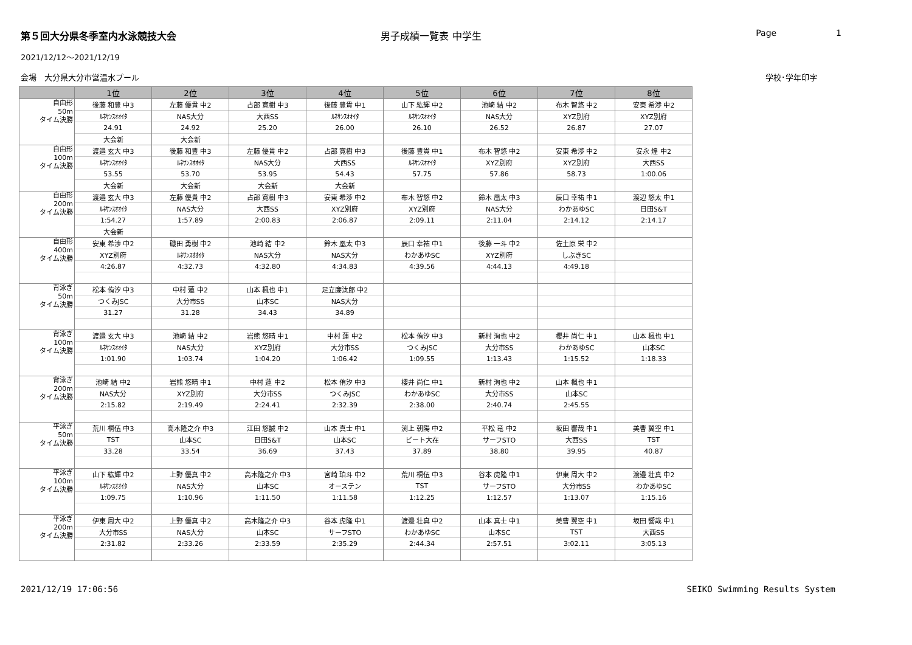第５回大分県冬季室内水泳競技大会 男子成績一覧表 中学生 Page 1
2021/12/12～2021/12/19
会場　大分県大分市営温水プール 学校･学年印字
| | 1位 | 2位 | 3位 | 4位 | 5位 | 6位 | 7位 | 8位 |
| --- | --- | --- | --- | --- | --- | --- | --- | --- |
| 自由形 50m タイム決勝 | 後藤 和豊 中3 | 左藤 優貴 中2 | 占部 寛樹 中3 | 後藤 豊貴 中1 | 山下 紘輝 中2 | 池崎 結 中2 | 布木 智悠 中2 | 安東 希渉 中2 |
| | ﾙﾈｻﾝｽｵｵｲﾀ | NAS大分 | 大西SS | ﾙﾈｻﾝｽｵｵｲﾀ | ﾙﾈｻﾝｽｵｵｲﾀ | NAS大分 | XYZ別府 | XYZ別府 |
| | 24.91 | 24.92 | 25.20 | 26.00 | 26.10 | 26.52 | 26.87 | 27.07 |
| | 大会新 | 大会新 | | | | | | |
| 自由形 100m タイム決勝 | 渡邉 玄大 中3 | 後藤 和豊 中3 | 左藤 優貴 中2 | 占部 寛樹 中3 | 後藤 豊貴 中1 | 布木 智悠 中2 | 安東 希渉 中2 | 安永 煌 中2 |
| | ﾙﾈｻﾝｽｵｵｲﾀ | ﾙﾈｻﾝｽｵｵｲﾀ | NAS大分 | 大西SS | ﾙﾈｻﾝｽｵｵｲﾀ | XYZ別府 | XYZ別府 | 大西SS |
| | 53.55 | 53.70 | 53.95 | 54.43 | 57.75 | 57.86 | 58.73 | 1:00.06 |
| | 大会新 | 大会新 | 大会新 | 大会新 | | | | |
| 自由形 200m タイム決勝 | 渡邉 玄大 中3 | 左藤 優貴 中2 | 占部 寛樹 中3 | 安東 希渉 中2 | 布木 智悠 中2 | 鈴木 凰太 中3 | 辰口 幸祐 中1 | 渡辺 悠太 中1 |
| | ﾙﾈｻﾝｽｵｵｲﾀ | NAS大分 | 大西SS | XYZ別府 | XYZ別府 | NAS大分 | わかあゆSC | 日田S&T |
| | 1:54.27 | 1:57.89 | 2:00.83 | 2:06.87 | 2:09.11 | 2:11.04 | 2:14.12 | 2:14.17 |
| | 大会新 | | | | | | | |
| 自由形 400m タイム決勝 | 安東 希渉 中2 | 磯田 勇樹 中2 | 池崎 結 中2 | 鈴木 凰太 中3 | 辰口 幸祐 中1 | 後藤 一斗 中2 | 佐土原 栄 中2 | |
| | XYZ別府 | ﾙﾈｻﾝｽｵｵｲﾀ | NAS大分 | NAS大分 | わかあゆSC | XYZ別府 | しぶきSC | |
| | 4:26.87 | 4:32.73 | 4:32.80 | 4:34.83 | 4:39.56 | 4:44.13 | 4:49.18 | |
| 背泳ぎ 50m タイム決勝 | 松本 侑汐 中3 | 中村 蓮 中2 | 山本 楓也 中1 | 足立廉汰郎 中2 | | | | |
| | つくみJSC | 大分市SS | 山本SC | NAS大分 | | | | |
| | 31.27 | 31.28 | 34.43 | 34.89 | | | | |
| 背泳ぎ 100m タイム決勝 | 渡邉 玄大 中3 | 池崎 結 中2 | 岩熊 悠晴 中1 | 中村 蓮 中2 | 松本 侑汐 中3 | 新村 洵也 中2 | 櫻井 尚仁 中1 | 山本 楓也 中1 |
| | ﾙﾈｻﾝｽｵｵｲﾀ | NAS大分 | XYZ別府 | 大分市SS | つくみJSC | 大分市SS | わかあゆSC | 山本SC |
| | 1:01.90 | 1:03.74 | 1:04.20 | 1:06.42 | 1:09.55 | 1:13.43 | 1:15.52 | 1:18.33 |
| 背泳ぎ 200m タイム決勝 | 池崎 結 中2 | 岩熊 悠晴 中1 | 中村 蓮 中2 | 松本 侑汐 中3 | 櫻井 尚仁 中1 | 新村 洵也 中2 | 山本 楓也 中1 | |
| | NAS大分 | XYZ別府 | 大分市SS | つくみJSC | わかあゆSC | 大分市SS | 山本SC | |
| | 2:15.82 | 2:19.49 | 2:24.41 | 2:32.39 | 2:38.00 | 2:40.74 | 2:45.55 | |
| 平泳ぎ 50m タイム決勝 | 荒川 桐伍 中3 | 高木隆之介 中3 | 江田 悠誠 中2 | 山本 真士 中1 | 渕上 朝陽 中2 | 平松 竜 中2 | 坂田 響哉 中1 | 美曹 翼空 中1 |
| | TST | 山本SC | 日田S&T | 山本SC | ビート大在 | サーフSTO | 大西SS | TST |
| | 33.28 | 33.54 | 36.69 | 37.43 | 37.89 | 38.80 | 39.95 | 40.87 |
| 平泳ぎ 100m タイム決勝 | 山下 紘輝 中2 | 上野 優真 中2 | 高木隆之介 中3 | 宮崎 珀斗 中2 | 荒川 桐伍 中3 | 谷本 虎隆 中1 | 伊東 周大 中2 | 渡邉 壮真 中2 |
| | ﾙﾈｻﾝｽｵｵｲﾀ | NAS大分 | 山本SC | オーステン | TST | サーフSTO | 大分市SS | わかあゆSC |
| | 1:09.75 | 1:10.96 | 1:11.50 | 1:11.58 | 1:12.25 | 1:12.57 | 1:13.07 | 1:15.16 |
| 平泳ぎ 200m タイム決勝 | 伊東 周大 中2 | 上野 優真 中2 | 高木隆之介 中3 | 谷本 虎隆 中1 | 渡邉 壮真 中2 | 山本 真士 中1 | 美曹 翼空 中1 | 坂田 響哉 中1 |
| | 大分市SS | NAS大分 | 山本SC | サーフSTO | わかあゆSC | 山本SC | TST | 大西SS |
| | 2:31.82 | 2:33.26 | 2:33.59 | 2:35.29 | 2:44.34 | 2:57.51 | 3:02.11 | 3:05.13 |
2021/12/19 17:06:56 SEIKO Swimming Results System